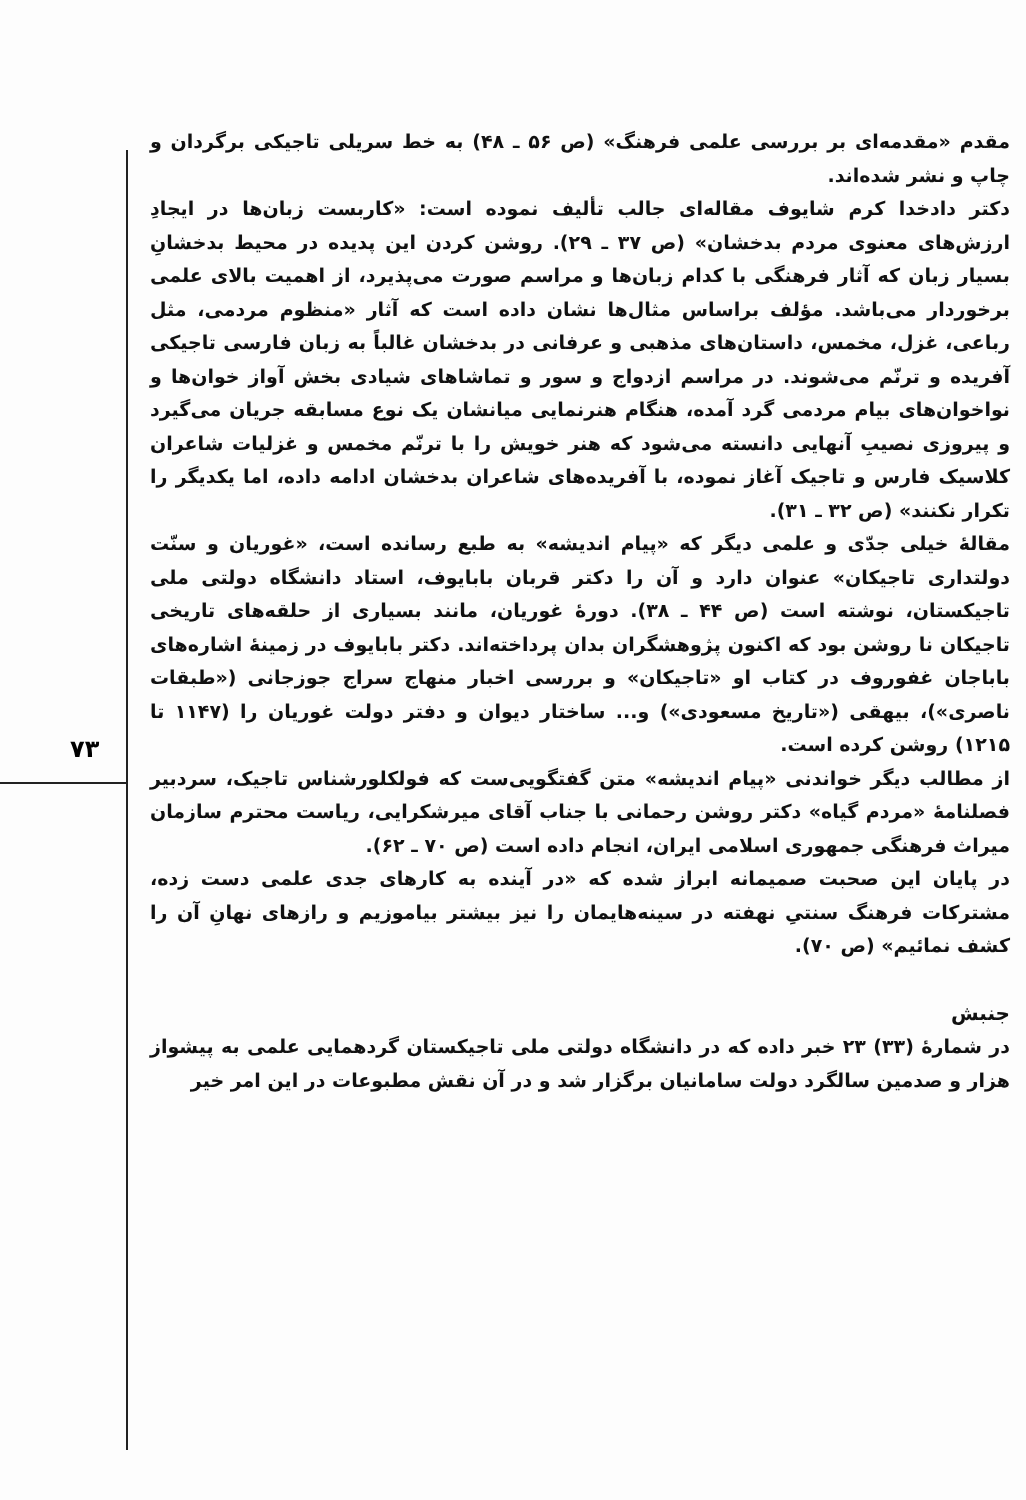۷۳
مقدم «مقدمه‌ای بر بررسی علمی فرهنگ» (ص ۵۶ ـ ۴۸) به خط سریلی تاجیکی برگردان و چاپ و نشر شده‌اند.
دکتر دادخدا کرم شایوف مقاله‌ای جالب تألیف نموده است: «کاربست زبان‌ها در ایجادِ ارزش‌های معنوی مردم بدخشان» (ص ۳۷ ـ ۲۹). روشن کردن این پدیده در محیط بدخشانِ بسیار زبان که آثار فرهنگی با کدام زبان‌ها و مراسم صورت می‌پذیرد، از اهمیت بالای علمی برخوردار می‌باشد. مؤلف براساس مثال‌ها نشان داده است که آثار «منظوم مردمی، مثل رباعی، غزل، مخمس، داستان‌های مذهبی و عرفانی در بدخشان غالباً به زبان فارسی تاجیکی آفریده و ترنّم می‌شوند. در مراسم ازدواج و سور و تماشاهای شیادی بخش آواز خوان‌ها و نواخوان‌های بیام مردمی گرد آمده، هنگام هنرنمایی میانشان یک نوع مسابقه جریان می‌گیرد و پیروزی نصیبِ آنهایی دانسته می‌شود که هنر خویش را با ترنّم مخمس و غزلیات شاعران کلاسیک فارس و تاجیک آغاز نموده، با آفریده‌های شاعران بدخشان ادامه داده، اما یکدیگر را تکرار نکنند» (ص ۳۲ ـ ۳۱).
مقالهٔ خیلی جدّی و علمی دیگر که «پیام اندیشه» به طبع رسانده است، «غوریان و سنّت دولتداری تاجیکان» عنوان دارد و آن را دکتر قربان بابایوف، استاد دانشگاه دولتی ملی تاجیکستان، نوشته است (ص ۴۴ ـ ۳۸). دورهٔ غوریان، مانند بسیاری از حلقه‌های تاریخی تاجیکان نا روشن بود که اکنون پژوهشگران بدان پرداخته‌اند. دکتر بابایوف در زمینهٔ اشاره‌های باباجان غفوروف در کتاب او «تاجیکان» و بررسی اخبار منهاج سراج جوزجانی («طبقات ناصری»)، بیهقی («تاریخ مسعودی») و... ساختار دیوان و دفتر دولت غوریان را (۱۱۴۷ تا ۱۲۱۵) روشن کرده است.
از مطالب دیگر خواندنی «پیام اندیشه» متن گفتگویی‌ست که فولکلورشناس تاجیک، سردبیر فصلنامهٔ «مردم گیاه» دکتر روشن رحمانی با جناب آقای میرشکرایی، ریاست محترم سازمان میراث فرهنگی جمهوری اسلامی ایران، انجام داده است (ص ۷۰ ـ ۶۲).
در پایان این صحبت صمیمانه ابراز شده که «در آینده به کارهای جدی علمی دست زده، مشترکات فرهنگ سنتیِ نهفته در سینه‌هایمان را نیز بیشتر بیاموزیم و رازهای نهانِ آن را کشف نمائیم» (ص ۷۰).
جنبش
در شمارهٔ (۳۳) ۲۳ خبر داده که در دانشگاه دولتی ملی تاجیکستان گردهمایی علمی به پیشواز هزار و صدمین سالگرد دولت سامانیان برگزار شد و در آن نقش مطبوعات در این امر خیر